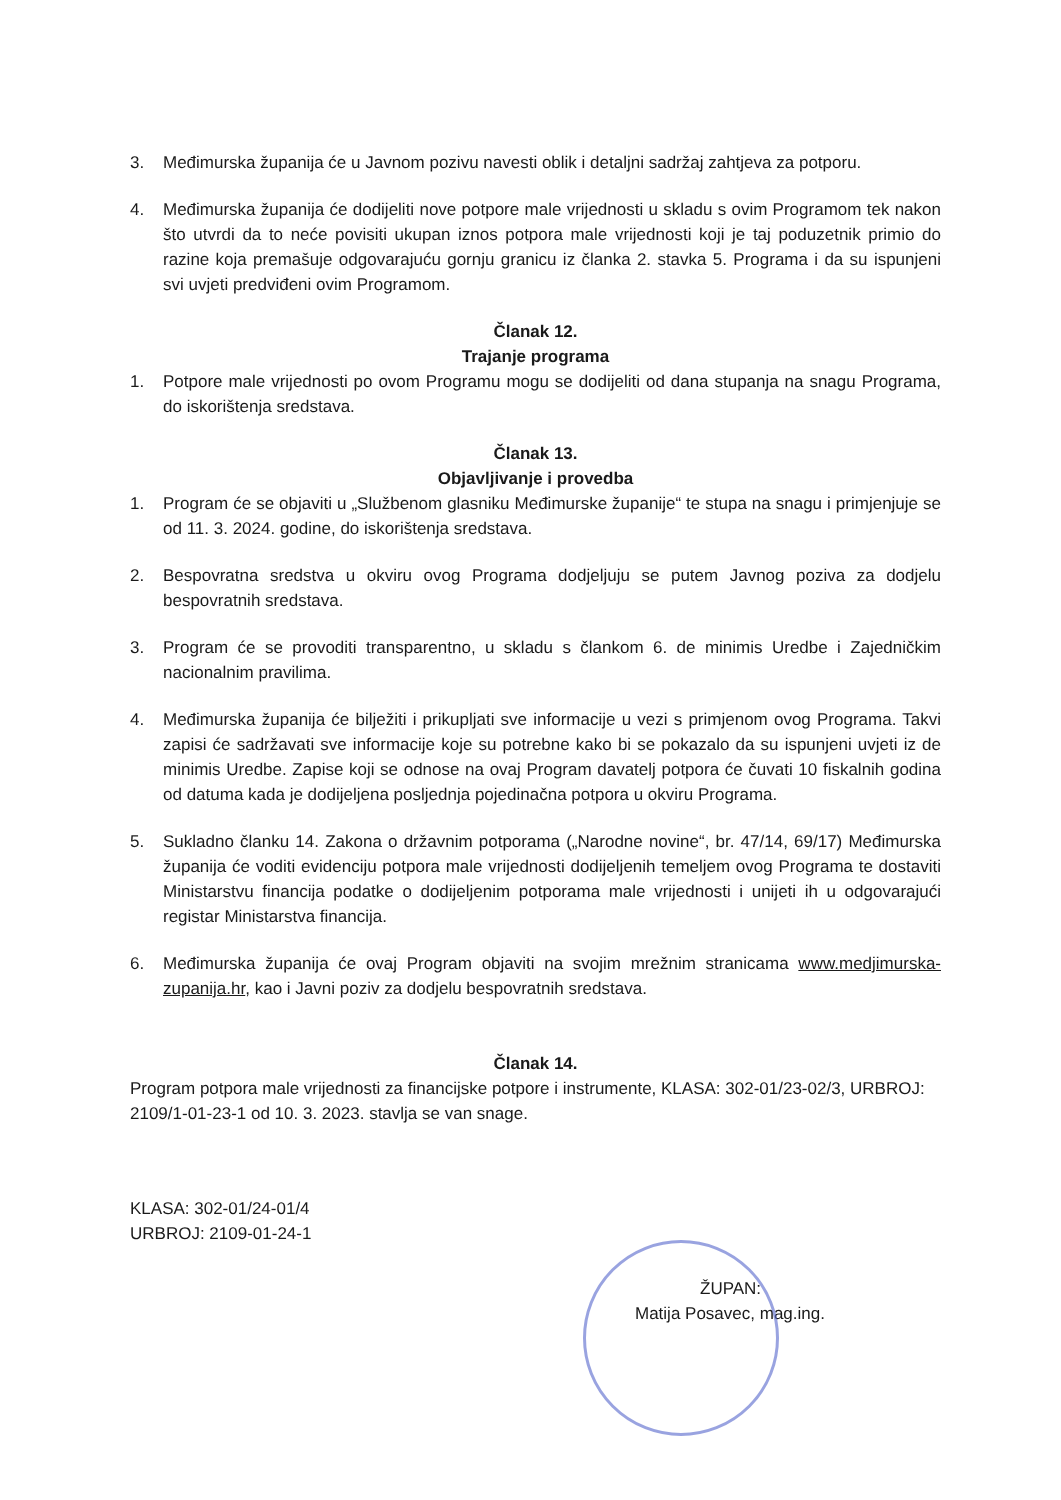3. Međimurska županija će u Javnom pozivu navesti oblik i detaljni sadržaj zahtjeva za potporu.
4. Međimurska županija će dodijeliti nove potpore male vrijednosti u skladu s ovim Programom tek nakon što utvrdi da to neće povisiti ukupan iznos potpora male vrijednosti koji je taj poduzetnik primio do razine koja premašuje odgovarajuću gornju granicu iz članka 2. stavka 5. Programa i da su ispunjeni svi uvjeti predviđeni ovim Programom.
Članak 12.
Trajanje programa
1. Potpore male vrijednosti po ovom Programu mogu se dodijeliti od dana stupanja na snagu Programa, do iskorištenja sredstava.
Članak 13.
Objavljivanje i provedba
1. Program će se objaviti u „Službenom glasniku Međimurske županije“ te stupa na snagu i primjenjuje se od 11. 3. 2024. godine, do iskorištenja sredstava.
2. Bespovratna sredstva u okviru ovog Programa dodjeljuju se putem Javnog poziva za dodjelu bespovratnih sredstava.
3. Program će se provoditi transparentno, u skladu s člankom 6. de minimis Uredbe i Zajedničkim nacionalnim pravilima.
4. Međimurska županija će bilježiti i prikupljati sve informacije u vezi s primjenom ovog Programa. Takvi zapisi će sadržavati sve informacije koje su potrebne kako bi se pokazalo da su ispunjeni uvjeti iz de minimis Uredbe. Zapise koji se odnose na ovaj Program davatelj potpora će čuvati 10 fiskalnih godina od datuma kada je dodijeljena posljednja pojedinačna potpora u okviru Programa.
5. Sukladno članku 14. Zakona o državnim potporama („Narodne novine“, br. 47/14, 69/17) Međimurska županija će voditi evidenciju potpora male vrijednosti dodijeljenih temeljem ovog Programa te dostaviti Ministarstvu financija podatke o dodijeljenim potporama male vrijednosti i unijeti ih u odgovarajući registar Ministarstva financija.
6. Međimurska županija će ovaj Program objaviti na svojim mrežnim stranicama www.medjimurska-zupanija.hr, kao i Javni poziv za dodjelu bespovratnih sredstava.
Članak 14.
Program potpora male vrijednosti za financijske potpore i instrumente, KLASA: 302-01/23-02/3, URBROJ: 2109/1-01-23-1 od 10. 3. 2023. stavlja se van snage.
KLASA: 302-01/24-01/4
URBROJ: 2109-01-24-1
ŽUPAN:
Matija Posavec, mag.ing.